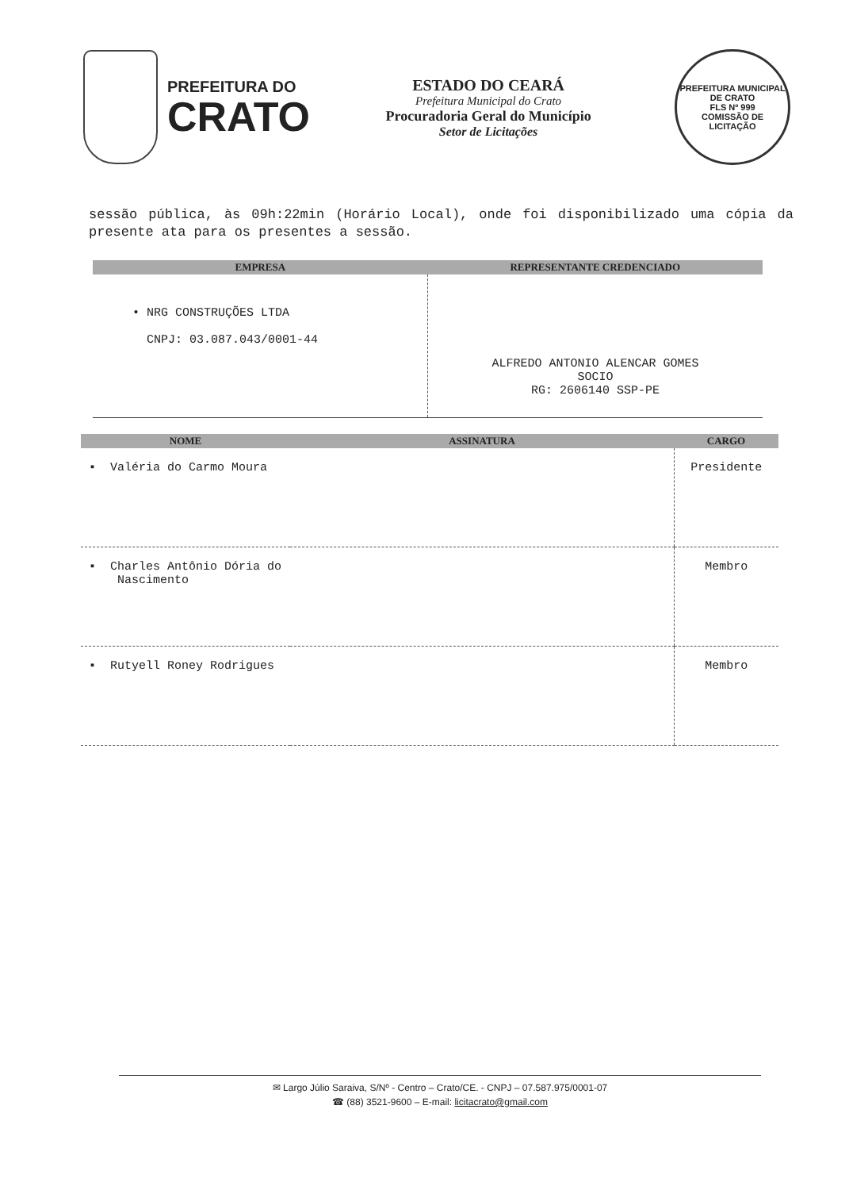PREFEITURA DO
CRATO
ESTADO DO CEARÁ
Prefeitura Municipal do Crato
Procuradoria Geral do Município
Setor de Licitações
PREFEITURA MUNICIPAL DE CRATO
FLS Nº 999
COMISSÃO DE LICITAÇÃO
sessão pública, às 09h:22min (Horário Local), onde foi disponibilizado uma cópia da presente ata para os presentes a sessão.
| EMPRESA | REPRESENTANTE CREDENCIADO |
| --- | --- |
| • NRG CONSTRUÇÕES LTDA CNPJ: 03.087.043/0001-44 | ALFREDO ANTONIO ALENCAR GOMES SOCIO RG: 2606140 SSP-PE |
| NOME | ASSINATURA | CARGO |
| --- | --- | --- |
| ▪ Valéria do Carmo Moura | | Presidente |
| ▪ Charles Antônio Dória do Nascimento | | Membro |
| ▪ Rutyell Roney Rodrigues | | Membro |
✉ Largo Júlio Saraiva, S/Nº - Centro – Crato/CE. - CNPJ – 07.587.975/0001-07
☎ (88) 3521-9600 – E-mail: licitacrato@gmail.com